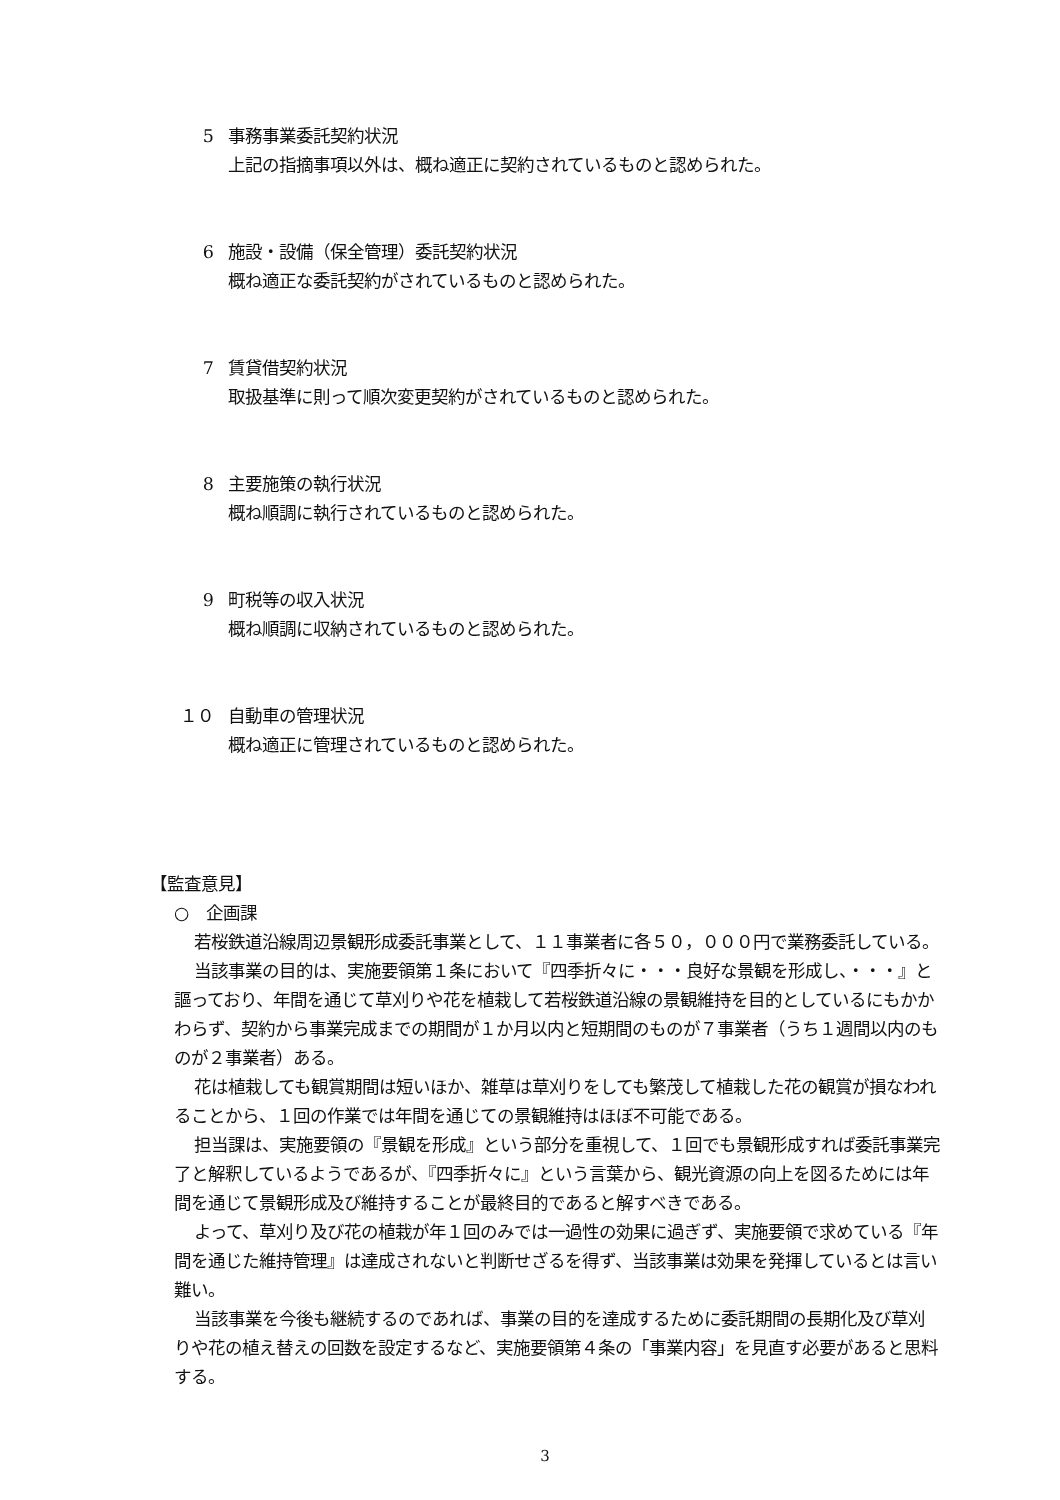5 事務事業委託契約状況
上記の指摘事項以外は、概ね適正に契約されているものと認められた。
6 施設・設備（保全管理）委託契約状況
概ね適正な委託契約がされているものと認められた。
7 賃貸借契約状況
取扱基準に則って順次変更契約がされているものと認められた。
8 主要施策の執行状況
概ね順調に執行されているものと認められた。
9 町税等の収入状況
概ね順調に収納されているものと認められた。
１０ 自動車の管理状況
概ね適正に管理されているものと認められた。
【監査意見】
○　企画課
若桜鉄道沿線周辺景観形成委託事業として、１１事業者に各５０，０００円で業務委託している。
当該事業の目的は、実施要領第１条において『四季折々に・・・良好な景観を形成し、・・・』と謳っており、年間を通じて草刈りや花を植栽して若桜鉄道沿線の景観維持を目的としているにもかかわらず、契約から事業完成までの期間が１か月以内と短期間のものが７事業者（うち１週間以内のものが２事業者）ある。
花は植栽しても観賞期間は短いほか、雑草は草刈りをしても繁茂して植栽した花の観賞が損なわれることから、１回の作業では年間を通じての景観維持はほぼ不可能である。
担当課は、実施要領の『景観を形成』という部分を重視して、１回でも景観形成すれば委託事業完了と解釈しているようであるが、『四季折々に』という言葉から、観光資源の向上を図るためには年間を通じて景観形成及び維持することが最終目的であると解すべきである。
よって、草刈り及び花の植栽が年１回のみでは一過性の効果に過ぎず、実施要領で求めている『年間を通じた維持管理』は達成されないと判断せざるを得ず、当該事業は効果を発揮しているとは言い難い。
当該事業を今後も継続するのであれば、事業の目的を達成するために委託期間の長期化及び草刈りや花の植え替えの回数を設定するなど、実施要領第４条の「事業内容」を見直す必要があると思料する。
3